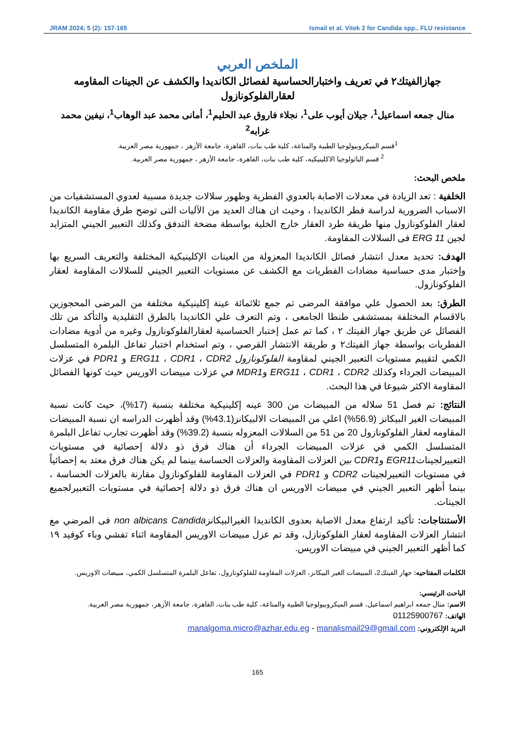JRAM 2024; 5 (2): 157-165 Ismail et al. Vitek 2 for Candida spp., FLU resistance
الملخص العربي
جهازالفيتك٢ في تعريف واختبارالحساسية لفصائل الكانديدا والكشف عن الجينات المقاومه لعقارالفلوكونازول
منال جمعه اسماعيل<sup>1</sup>، جيلان أيوب على<sup>1</sup>، نجلاء فاروق عبد الحليم<sup>1</sup>، أمانى محمد عبد الوهاب<sup>1</sup>، نيفين محمد غرابه<sup>2</sup>
<sup>1</sup> قسم الميكروبيولوجيا الطبية والمناعة، كلية طب بنات، القاهرة، جامعة الأزهر ، جمهورية مصر العربية.
<sup>2</sup> قسم الباثولوجيا الاكلينيكيه، كلية طب بنات، القاهرة، جامعة الأزهر ، جمهورية مصر العربية.
ملخص البحث:
الخلفية : تعد الزيادة في معدلات الاصابة بالعدوي الفطرية وظهور سلالات جديدة مسببة لعدوي المستشفيات من الاسباب الضرورية لدراسة فطر الكانديدا ، وحيث ان هناك العديد من الآليات التى توضح طرق مقاومة الكانديدا لعقار الفلوكونازول منها طريقة طرد العقار خارج الخلية بواسطة مضخة التدفق وكذلك التعبير الجيني المتزايد لجين ERG 11 فى السلالات المقاومة.
الهدف: تحديد معدل انتشار فصائل الكانديدا المعزولة من العينات الإكلينيكية المختلفة والتعريف السريع بها وإختبار مدى حساسية مضادات الفطريات مع الكشف عن مستويات التعبير الجيني للسلالات المقاومة لعقار الفلوكونازول.
الطرق: بعد الحصول علي موافقة المرضى تم جمع ثلاثمائة عينة إكلينيكية مختلفة من المرضى المحجوزين بالاقسام المختلفة بمستشفى طنطا الجامعى ، وتم التعرف علي الكانديدا بالطرق التقليدية والتأكد من تلك الفصائل عن طريق جهاز الفيتك ٢ ، كما تم عمل إختبار الحساسية لعقارالفلوكونازول وغيره من أدوية مضادات الفطريات بواسطة جهاز الفيتك٢ و طريقة الانتشار القرصي ، وتم استخدام اختبار تفاعل البلمرة المتسلسل الكمي لتقييم مستويات التعبير الجيني لمقاومة الفلوكونازول ERG11 ، CDR1 ، CDR2 و PDR1 في عزلات المبيضات الجرداء وكذلك ERG11 ، CDR1 ، CDR2 وMDR1 في عزلات مبيضات الاوريس حيث كونها الفصائل المقاومة الاكثر شيوعا في هذا البحث.
النتائج: تم فصل 51 سلاله من المبيضات من 300 عينه إكلينيكية مختلفة بنسبة (17%)، حيث كانت نسبة المبيضات الغير البيكانز (56.9%) اعلي من المبيضات الالبيكانز(43.1%) وقد أظهرت الدراسه ان نسبة المبيضات المقاومه لعقار الفلوكونازول 20 من 51 من السلالات المعزوله بنسبة (39.2%) وقد أظهرت تجارب تفاعل البلمرة المتسلسل الكمي في عزلات المبيضات الجرداء أن هناك فرق ذو دلالة إحصائية في مستويات التعبيرلجيناتEGR11 وCDR1 بين العزلات المقاومة والعزلات الحساسة بينما لم يكن هناك فرق معتد به إحصائياً في مستويات التعبيرلجينات CDR2 و PDR1 في العزلات المقاومة للفلوكونازول مقارنة بالعزلات الحساسة ، بينما أظهر التعبير الجيني في مبيضات الاوريس ان هناك فرق ذو دلالة إحصائية في مستويات التعبيرلجميع الجينات.
الأستنتاجات: تأكيد ارتفاع معدل الاصابة بعدوى الكانديدا الغيرالبيكانزnon albicans Candida فى المرضي مع انتشار العزلات المقاومة لعقار الفلوكونازل، وقد تم عزل مبيضات الاوريس المقاومة اثناء تفشي وباء كوفيد ١٩ كما أظهر التعبير الجيني في مبيضات الاوريس.
الكلمات المفتاحيه: جهاز الفيتك2، المبيضات الغير البيكانز، العزلات المقاومة للفلوكونازول، تفاعل البلمرة المتسلسل الكمي، مبيضات الاوريس.
الباحث الرئيسي:
الاسم: منال جمعه ابراهيم اسماعيل، قسم الميكروبيولوجيا الطبية والمناعة، كلية طب بنات، القاهرة، جامعة الأزهر، جمهورية مصر العربية.
الهاتف: 01125900767
البريد الإلكتروني: manalgoma.micro@azhar.edu.eg - manalismail29@gmail.com
165